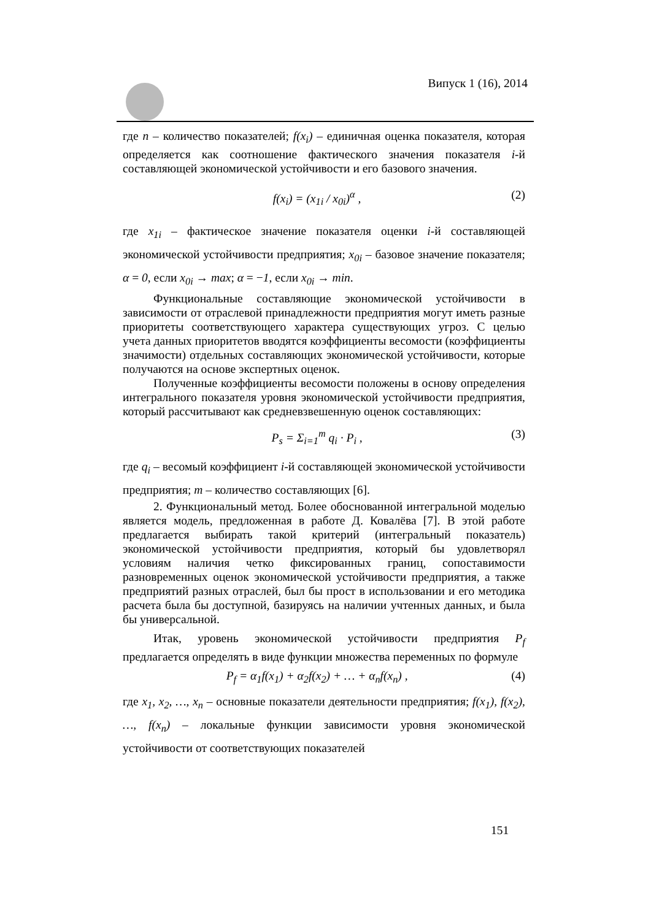Випуск 1 (16), 2014
где n – количество показателей; f(x<sub>i</sub>) – единичная оценка показателя, которая определяется как соотношение фактического значения показателя i-й составляющей экономической устойчивости и его базового значения.
f(x<sub>i</sub>) = (x<sub>1i</sub> / x<sub>0i</sub>)<sup>α</sup> , (2)
где x<sub>1i</sub> – фактическое значение показателя оценки i-й составляющей экономической устойчивости предприятия; x<sub>0i</sub> – базовое значение показателя; α = 0, если x<sub>0i</sub> → max; α = −1, если x<sub>0i</sub> → min.
Функциональные составляющие экономической устойчивости в зависимости от отраслевой принадлежности предприятия могут иметь разные приоритеты соответствующего характера существующих угроз. С целью учета данных приоритетов вводятся коэффициенты весомости (коэффициенты значимости) отдельных составляющих экономической устойчивости, которые получаются на основе экспертных оценок.
Полученные коэффициенты весомости положены в основу определения интегрального показателя уровня экономической устойчивости предприятия, который рассчитывают как средневзвешенную оценок составляющих:
P<sub>s</sub> = Σ<sub>i=1</sub><sup>m</sup> q<sub>i</sub> · P<sub>i</sub> , (3)
где q<sub>i</sub> – весомый коэффициент i-й составляющей экономической устойчивости предприятия; m – количество составляющих [6].
2. Функциональный метод. Более обоснованной интегральной моделью является модель, предложенная в работе Д. Ковалёва [7]. В этой работе предлагается выбирать такой критерий (интегральный показатель) экономической устойчивости предприятия, который бы удовлетворял условиям наличия четко фиксированных границ, сопоставимости разновременных оценок экономической устойчивости предприятия, а также предприятий разных отраслей, был бы прост в использовании и его методика расчета была бы доступной, базируясь на наличии учтенных данных, и была бы универсальной.
Итак, уровень экономической устойчивости предприятия P<sub>f</sub> предлагается определять в виде функции множества переменных по формуле
P<sub>f</sub> = α<sub>1</sub>f(x<sub>1</sub>) + α<sub>2</sub>f(x<sub>2</sub>) + … + α<sub>n</sub>f(x<sub>n</sub>) , (4)
где x<sub>1</sub>, x<sub>2</sub>, …, x<sub>n</sub> – основные показатели деятельности предприятия; f(x<sub>1</sub>), f(x<sub>2</sub>), …, f(x<sub>n</sub>) – локальные функции зависимости уровня экономической устойчивости от соответствующих показателей
151